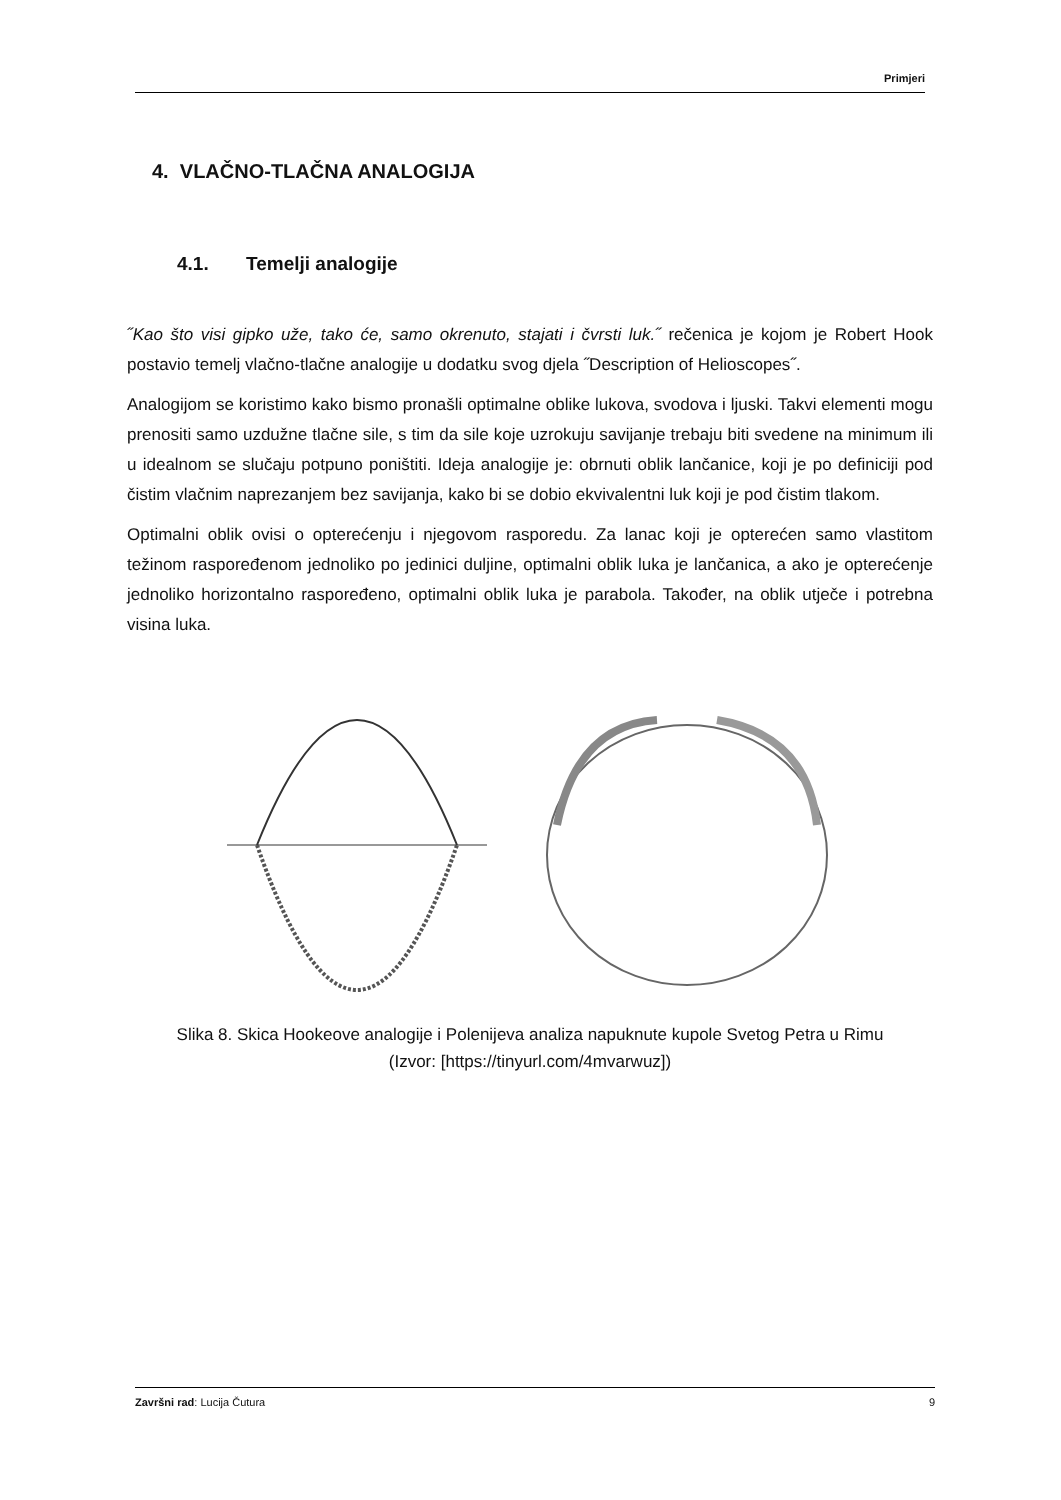Primjeri
4. VLAČNO-TLAČNA ANALOGIJA
4.1. Temelji analogije
˝Kao što visi gipko uže, tako će, samo okrenuto, stajati i čvrsti luk.˝ rečenica je kojom je Robert Hook postavio temelj vlačno-tlačne analogije u dodatku svog djela ˝Description of Helioscopes˝.
Analogijom se koristimo kako bismo pronašli optimalne oblike lukova, svodova i ljuski. Takvi elementi mogu prenositi samo uzdužne tlačne sile, s tim da sile koje uzrokuju savijanje trebaju biti svedene na minimum ili u idealnom se slučaju potpuno poništiti. Ideja analogije je: obrnuti oblik lančanice, koji je po definiciji pod čistim vlačnim naprezanjem bez savijanja, kako bi se dobio ekvivalentni luk koji je pod čistim tlakom.
Optimalni oblik ovisi o opterećenju i njegovom rasporedu. Za lanac koji je opterećen samo vlastitom težinom raspoređenom jednoliko po jedinici duljine, optimalni oblik luka je lančanica, a ako je opterećenje jednoliko horizontalno raspoređeno, optimalni oblik luka je parabola. Također, na oblik utječe i potrebna visina luka.
Slika 8. Skica Hookeove analogije i Polenijeva analiza napuknute kupole Svetog Petra u Rimu
(Izvor: [https://tinyurl.com/4mvarwuz])
Završni rad: Lucija Čutura 9